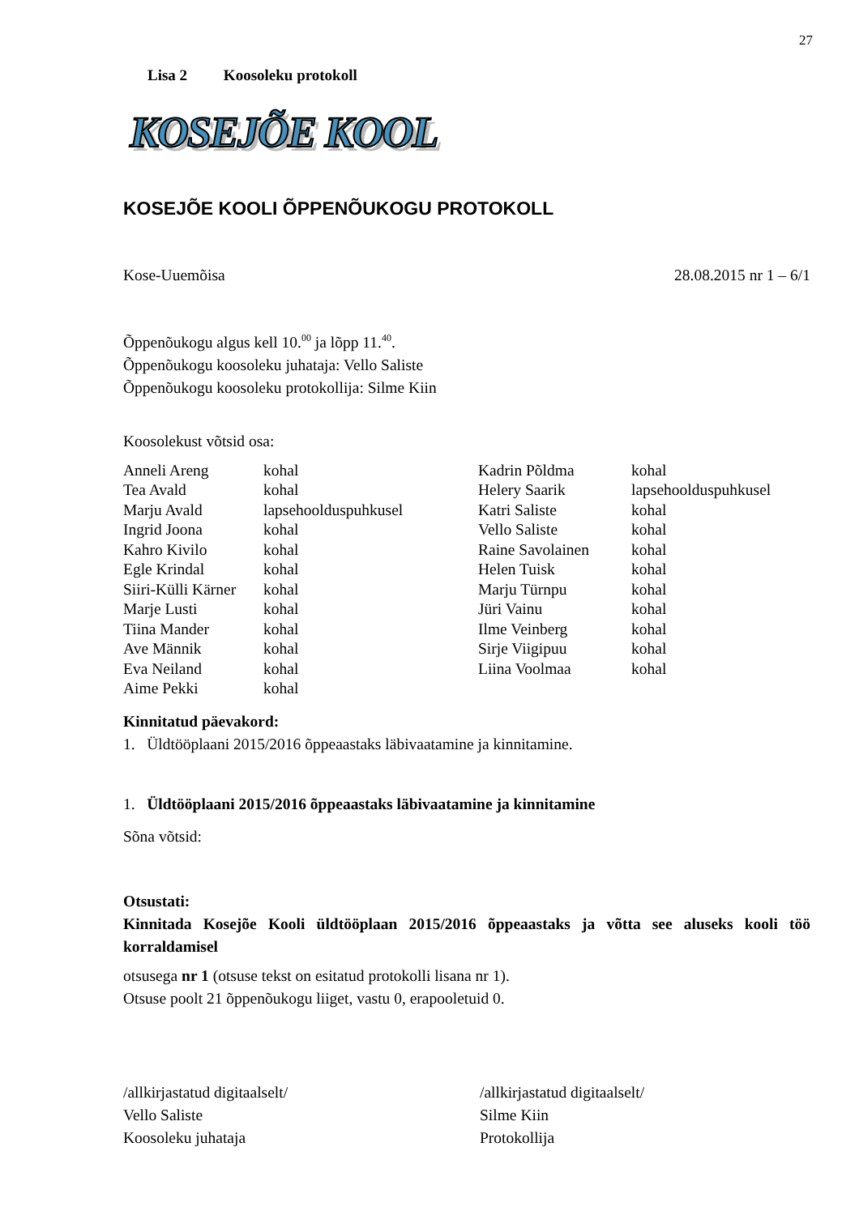27
Lisa 2 Koosoleku protokoll
KOSEJÕE KOOL
KOSEJÕE KOOLI ÕPPENÕUKOGU PROTOKOLL
Kose-Uuemõisa 28.08.2015 nr 1 – 6/1
Õppenõukogu algus kell 10.<sup>00</sup> ja lõpp 11.<sup>40</sup>.
Õppenõukogu koosoleku juhataja: Vello Saliste
Õppenõukogu koosoleku protokollija: Silme Kiin
Koosolekust võtsid osa:
| Anneli Areng | kohal | Kadrin Põldma | kohal |
| Tea Avald | kohal | Helery Saarik | lapsehoolduspuhkusel |
| Marju Avald | lapsehoolduspuhkusel | Katri Saliste | kohal |
| Ingrid Joona | kohal | Vello Saliste | kohal |
| Kahro Kivilo | kohal | Raine Savolainen | kohal |
| Egle Krindal | kohal | Helen Tuisk | kohal |
| Siiri-Külli Kärner | kohal | Marju Türnpu | kohal |
| Marje Lusti | kohal | Jüri Vainu | kohal |
| Tiina Mander | kohal | Ilme Veinberg | kohal |
| Ave Männik | kohal | Sirje Viigipuu | kohal |
| Eva Neiland | kohal | Liina Voolmaa | kohal |
| Aime Pekki | kohal | | |
Kinnitatud päevakord:
1. Üldtööplaani 2015/2016 õppeaastaks läbivaatamine ja kinnitamine.
1. Üldtööplaani 2015/2016 õppeaastaks läbivaatamine ja kinnitamine
Sõna võtsid:
Otsustati:
Kinnitada Kosejõe Kooli üldtööplaan 2015/2016 õppeaastaks ja võtta see aluseks kooli töö korraldamisel
otsusega nr 1 (otsuse tekst on esitatud protokolli lisana nr 1).
Otsuse poolt 21 õppenõukogu liiget, vastu 0, erapooletuid 0.
/allkirjastatud digitaalselt/
Vello Saliste
Koosoleku juhataja
/allkirjastatud digitaalselt/
Silme Kiin
Protokollija